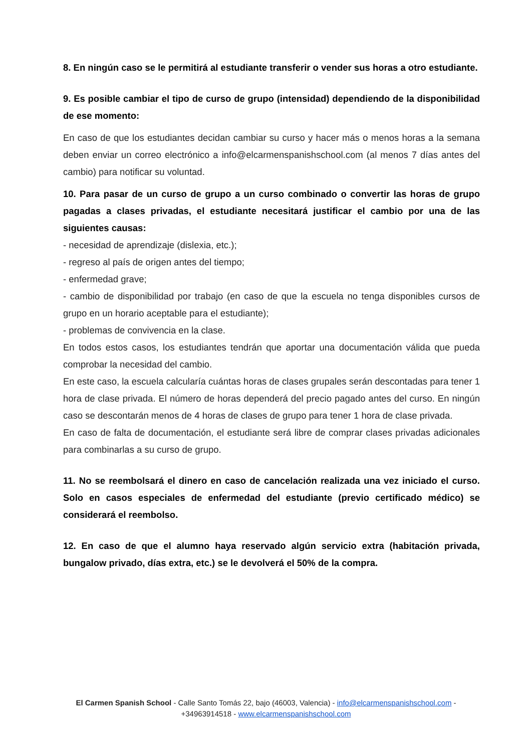8. En ningún caso se le permitirá al estudiante transferir o vender sus horas a otro estudiante.
9. Es posible cambiar el tipo de curso de grupo (intensidad) dependiendo de la disponibilidad de ese momento:
En caso de que los estudiantes decidan cambiar su curso y hacer más o menos horas a la semana deben enviar un correo electrónico a info@elcarmenspanishschool.com (al menos 7 días antes del cambio) para notificar su voluntad.
10. Para pasar de un curso de grupo a un curso combinado o convertir las horas de grupo pagadas a clases privadas, el estudiante necesitará justificar el cambio por una de las siguientes causas:
- necesidad de aprendizaje (dislexia, etc.);
- regreso al país de origen antes del tiempo;
- enfermedad grave;
- cambio de disponibilidad por trabajo (en caso de que la escuela no tenga disponibles cursos de grupo en un horario aceptable para el estudiante);
- problemas de convivencia en la clase.
En todos estos casos, los estudiantes tendrán que aportar una documentación válida que pueda comprobar la necesidad del cambio.
En este caso, la escuela calcularía cuántas horas de clases grupales serán descontadas para tener 1 hora de clase privada. El número de horas dependerá del precio pagado antes del curso. En ningún caso se descontarán menos de 4 horas de clases de grupo para tener 1 hora de clase privada.
En caso de falta de documentación, el estudiante será libre de comprar clases privadas adicionales para combinarlas a su curso de grupo.
11. No se reembolsará el dinero en caso de cancelación realizada una vez iniciado el curso. Solo en casos especiales de enfermedad del estudiante (previo certificado médico) se considerará el reembolso.
12. En caso de que el alumno haya reservado algún servicio extra (habitación privada, bungalow privado, días extra, etc.) se le devolverá el 50% de la compra.
El Carmen Spanish School - Calle Santo Tomás 22, bajo (46003, Valencia) - info@elcarmenspanishschool.com -
+34963914518 - www.elcarmenspanishschool.com